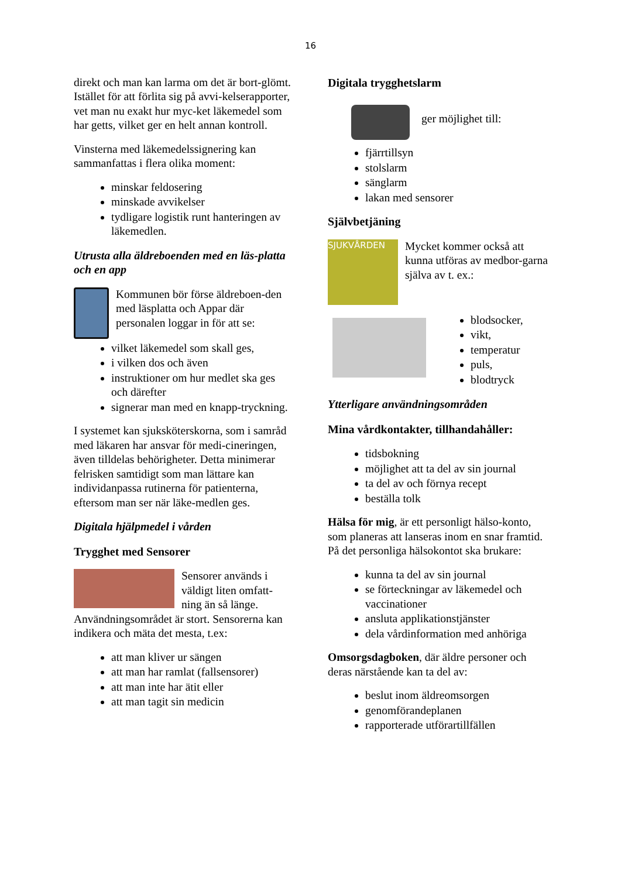16
direkt och man kan larma om det är bort-glömt. Istället för att förlita sig på avvi-kelserapporter, vet man nu exakt hur myc-ket läkemedel som har getts, vilket ger en helt annan kontroll.
Vinsterna med läkemedelssignering kan sammanfattas i flera olika moment:
minskar feldosering
minskade avvikelser
tydligare logistik runt hanteringen av läkemedlen.
Utrusta alla äldreboenden med en läs-platta och en app
Kommunen bör förse äldreboen-den med läsplatta och Appar där personalen loggar in för att se:
vilket läkemedel som skall ges,
i vilken dos och även
instruktioner om hur medlet ska ges och därefter
signerar man med en knapp-tryckning.
I systemet kan sjuksköterskorna, som i samråd med läkaren har ansvar för medi-cineringen, även tilldelas behörigheter. Detta minimerar felrisken samtidigt som man lättare kan individanpassa rutinerna för patienterna, eftersom man ser när läke-medlen ges.
Digitala hjälpmedel i vården
Trygghet med Sensorer
Sensorer används i väldigt liten omfatt-ning än så länge. Användningsområdet är stort. Sensorerna kan indikera och mäta det mesta, t.ex:
att man kliver ur sängen
att man har ramlat (fallsensorer)
att man inte har ätit eller
att man tagit sin medicin
Digitala trygghetslarm
ger möjlighet till:
fjärrtillsyn
stolslarm
sänglarm
lakan med sensorer
Självbetjäning
SJUKVÅRDEN
Mycket kommer också att kunna utföras av medbor-garna själva av t. ex.:
blodsocker,
vikt,
temperatur
puls,
blodtryck
Ytterligare användningsområden
Mina vårdkontakter, tillhandahåller:
tidsbokning
möjlighet att ta del av sin journal
ta del av och förnya recept
beställa tolk
Hälsa för mig, är ett personligt hälso-konto, som planeras att lanseras inom en snar framtid. På det personliga hälsokontot ska brukare:
kunna ta del av sin journal
se förteckningar av läkemedel och vaccinationer
ansluta applikationstjänster
dela vårdinformation med anhöriga
Omsorgsdagboken, där äldre personer och deras närstående kan ta del av:
beslut inom äldreomsorgen
genomförandeplanen
rapporterade utförartillfällen